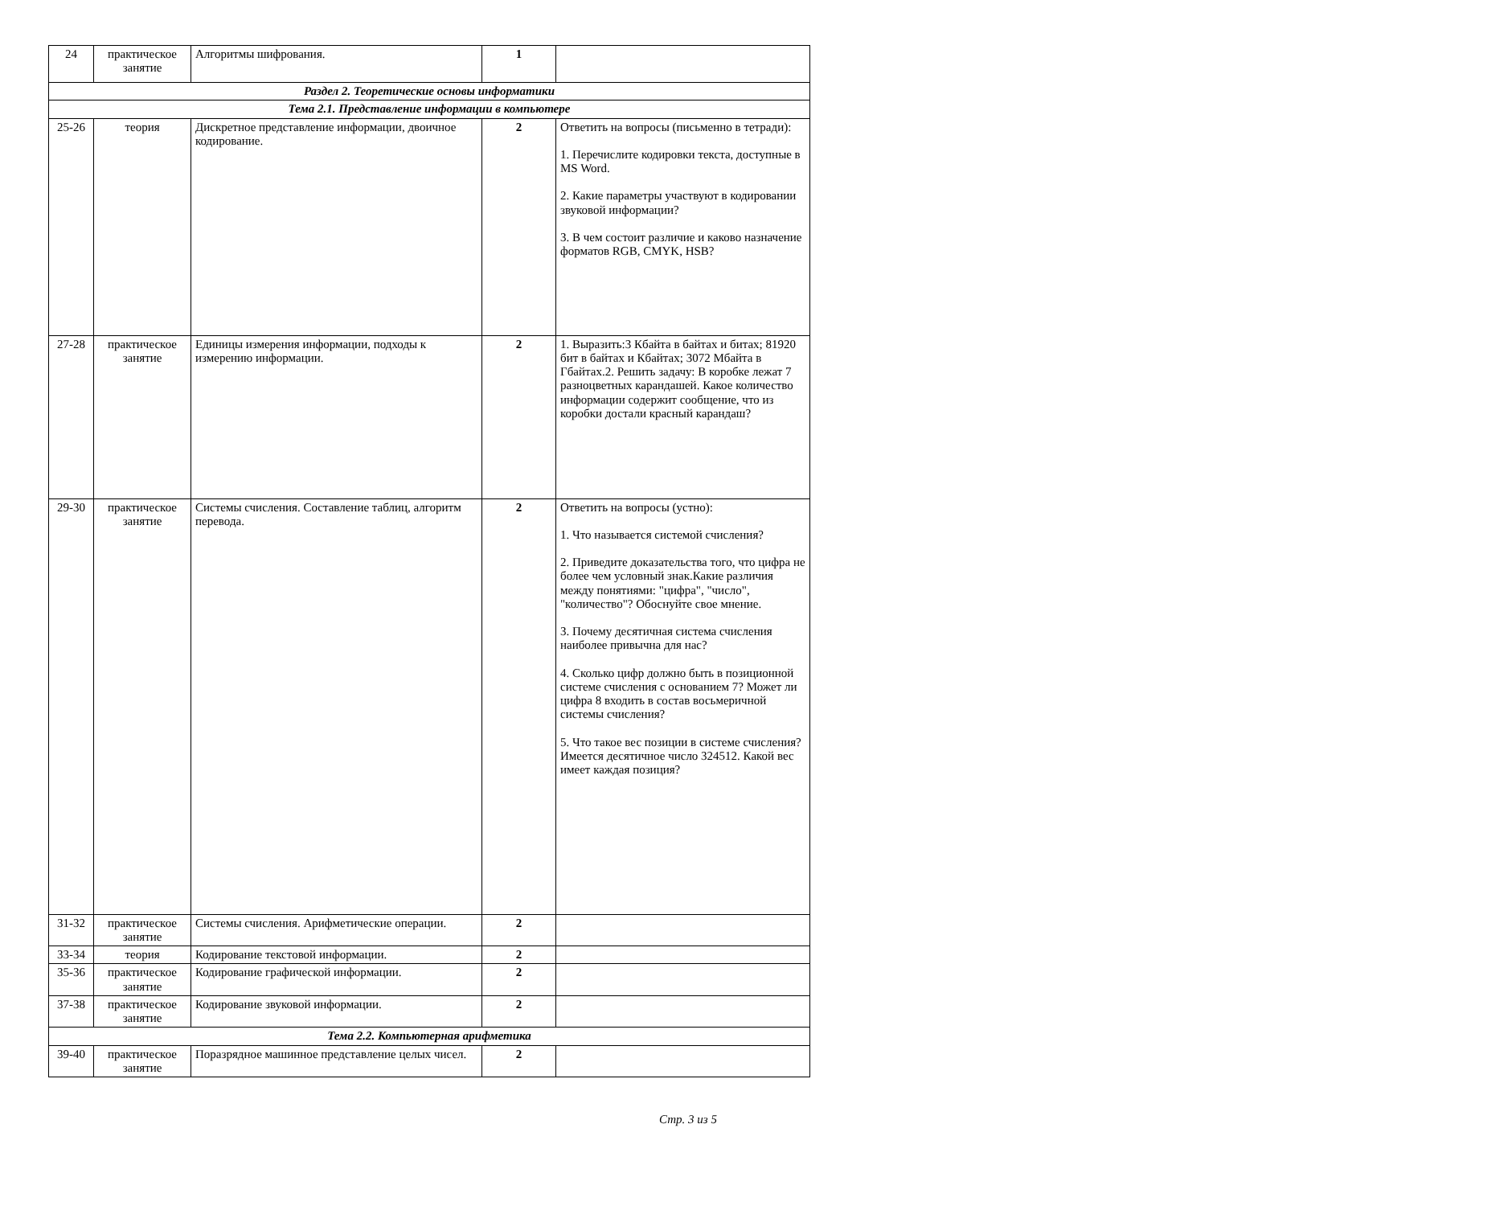| 24 | практическое занятие | Алгоритмы шифрования. | 1 | |
| Раздел 2. Теоретические основы информатики | | | | |
| Тема 2.1. Представление информации в компьютере | | | | |
| 25-26 | теория | Дискретное представление информации, двоичное кодирование. | 2 | Ответить на вопросы (письменно в тетради): 1. Перечислите кодировки текста, доступные в MS Word. 2. Какие параметры участвуют в кодировании звуковой информации? 3. В чем состоит различие и каково назначение форматов RGB, CMYK, HSB? |
| 27-28 | практическое занятие | Единицы измерения информации, подходы к измерению информации. | 2 | 1. Выразить:3 Кбайта в байтах и битах; 81920 бит в байтах и Кбайтах; 3072 Мбайта в Гбайтах.2. Решить задачу: В коробке лежат 7 разноцветных карандашей. Какое количество информации содержит сообщение, что из коробки достали красный карандаш? |
| 29-30 | практическое занятие | Системы счисления. Составление таблиц, алгоритм перевода. | 2 | Ответить на вопросы (устно): 1. Что называется системой счисления? 2. Приведите доказательства того, что цифра не более чем условный знак.Какие различия между понятиями: "цифра", "число", "количество"? Обоснуйте свое мнение. 3. Почему десятичная система счисления наиболее привычна для нас? 4. Сколько цифр должно быть в позиционной системе счисления с основанием 7? Может ли цифра 8 входить в состав восьмеричной системы счисления? 5. Что такое вес позиции в системе счисления? Имеется десятичное число 324512. Какой вес имеет каждая позиция? |
| 31-32 | практическое занятие | Системы счисления. Арифметические операции. | 2 | |
| 33-34 | теория | Кодирование текстовой информации. | 2 | |
| 35-36 | практическое занятие | Кодирование графической информации. | 2 | |
| 37-38 | практическое занятие | Кодирование звуковой информации. | 2 | |
| Тема 2.2. Компьютерная арифметика | | | | |
| 39-40 | практическое занятие | Поразрядное машинное представление целых чисел. | 2 | |
Стр. 3 из 5